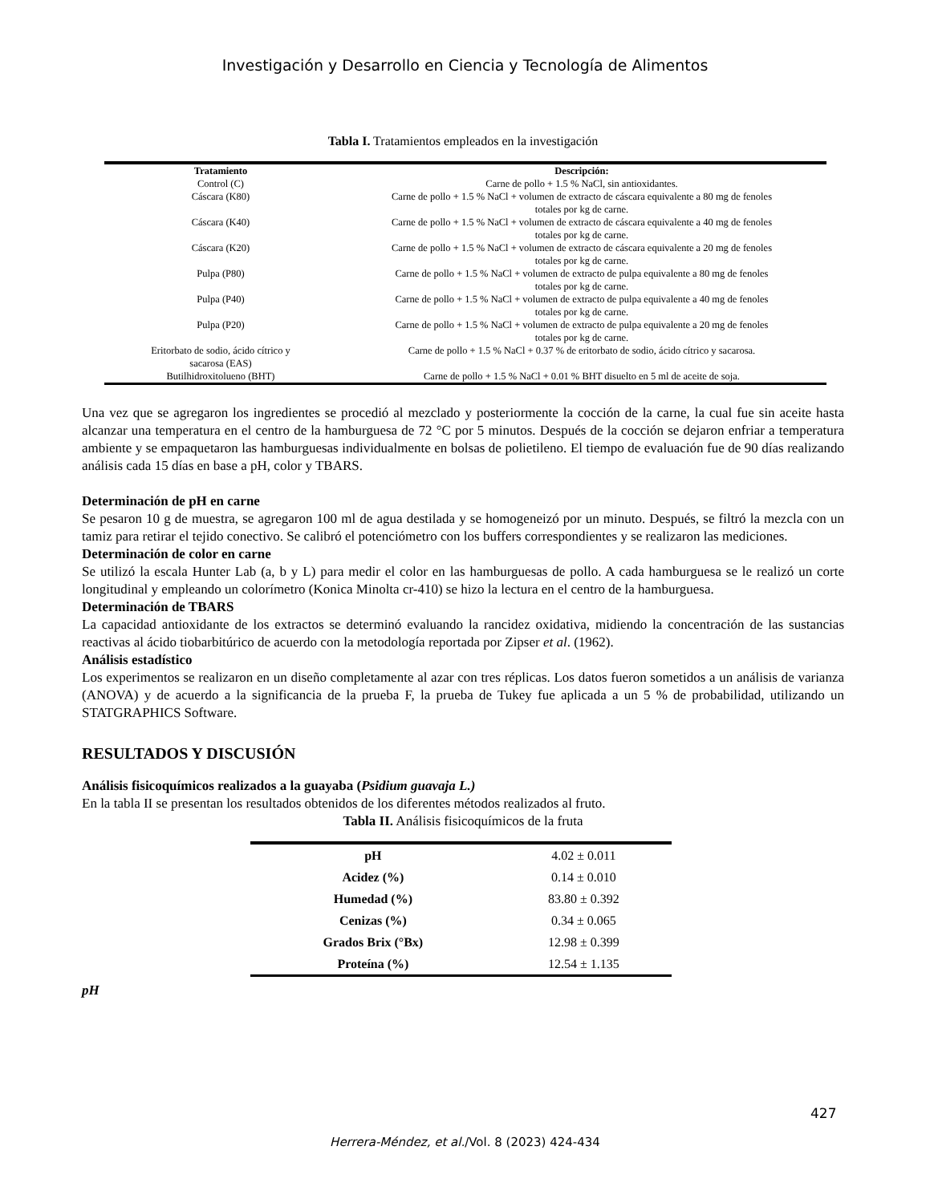Investigación y Desarrollo en Ciencia y Tecnología de Alimentos
Tabla I. Tratamientos empleados en la investigación
| Tratamiento | Descripción: |
| --- | --- |
| Control (C) | Carne de pollo + 1.5 % NaCl, sin antioxidantes. |
| Cáscara (K80) | Carne de pollo + 1.5 % NaCl + volumen de extracto de cáscara equivalente a 80 mg de fenoles totales por kg de carne. |
| Cáscara (K40) | Carne de pollo + 1.5 % NaCl + volumen de extracto de cáscara equivalente a 40 mg de fenoles totales por kg de carne. |
| Cáscara (K20) | Carne de pollo + 1.5 % NaCl + volumen de extracto de cáscara equivalente a 20 mg de fenoles totales por kg de carne. |
| Pulpa (P80) | Carne de pollo + 1.5 % NaCl + volumen de extracto de pulpa equivalente a 80 mg de fenoles totales por kg de carne. |
| Pulpa (P40) | Carne de pollo + 1.5 % NaCl + volumen de extracto de pulpa equivalente a 40 mg de fenoles totales por kg de carne. |
| Pulpa (P20) | Carne de pollo + 1.5 % NaCl + volumen de extracto de pulpa equivalente a 20 mg de fenoles totales por kg de carne. |
| Eritorbato de sodio, ácido cítrico y sacarosa (EAS) | Carne de pollo + 1.5 % NaCl + 0.37 % de eritorbato de sodio, ácido cítrico y sacarosa. |
| Butilhidroxitolueno (BHT) | Carne de pollo + 1.5 % NaCl + 0.01 % BHT disuelto en 5 ml de aceite de soja. |
Una vez que se agregaron los ingredientes se procedió al mezclado y posteriormente la cocción de la carne, la cual fue sin aceite hasta alcanzar una temperatura en el centro de la hamburguesa de 72 °C por 5 minutos. Después de la cocción se dejaron enfriar a temperatura ambiente y se empaquetaron las hamburguesas individualmente en bolsas de polietileno. El tiempo de evaluación fue de 90 días realizando análisis cada 15 días en base a pH, color y TBARS.
Determinación de pH en carne
Se pesaron 10 g de muestra, se agregaron 100 ml de agua destilada y se homogeneizó por un minuto. Después, se filtró la mezcla con un tamiz para retirar el tejido conectivo. Se calibró el potenciómetro con los buffers correspondientes y se realizaron las mediciones.
Determinación de color en carne
Se utilizó la escala Hunter Lab (a, b y L) para medir el color en las hamburguesas de pollo. A cada hamburguesa se le realizó un corte longitudinal y empleando un colorímetro (Konica Minolta cr-410) se hizo la lectura en el centro de la hamburguesa.
Determinación de TBARS
La capacidad antioxidante de los extractos se determinó evaluando la rancidez oxidativa, midiendo la concentración de las sustancias reactivas al ácido tiobarbitúrico de acuerdo con la metodología reportada por Zipser et al. (1962).
Análisis estadístico
Los experimentos se realizaron en un diseño completamente al azar con tres réplicas. Los datos fueron sometidos a un análisis de varianza (ANOVA) y de acuerdo a la significancia de la prueba F, la prueba de Tukey fue aplicada a un 5 % de probabilidad, utilizando un STATGRAPHICS Software.
RESULTADOS Y DISCUSIÓN
Análisis fisicoquímicos realizados a la guayaba (Psidium guavaja L.)
En la tabla II se presentan los resultados obtenidos de los diferentes métodos realizados al fruto.
Tabla II. Análisis fisicoquímicos de la fruta
| pH | 4.02 ± 0.011 |
| Acidez (%) | 0.14 ± 0.010 |
| Humedad (%) | 83.80 ± 0.392 |
| Cenizas (%) | 0.34 ± 0.065 |
| Grados Brix (°Bx) | 12.98 ± 0.399 |
| Proteína (%) | 12.54 ± 1.135 |
pH
427
Herrera-Méndez, et al./Vol. 8 (2023) 424-434